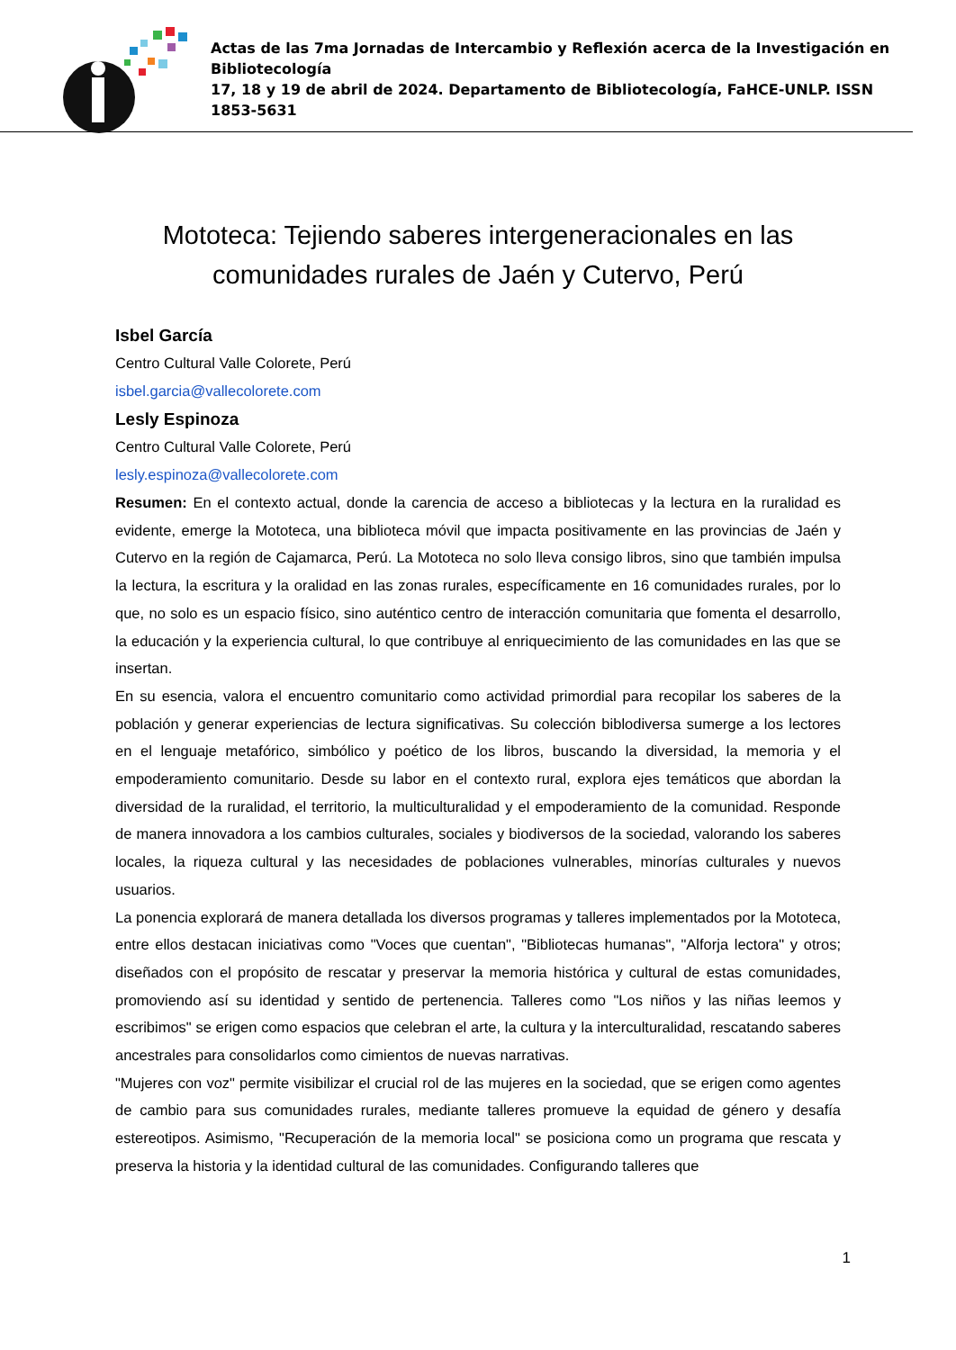Actas de las 7ma Jornadas de Intercambio y Reflexión acerca de la Investigación en Bibliotecología
17, 18 y 19 de abril de 2024. Departamento de Bibliotecología, FaHCE-UNLP. ISSN 1853-5631
Mototeca: Tejiendo saberes intergeneracionales en las
comunidades rurales de Jaén y Cutervo, Perú
Isbel García
Centro Cultural Valle Colorete, Perú
isbel.garcia@vallecolorete.com
Lesly Espinoza
Centro Cultural Valle Colorete, Perú
lesly.espinoza@vallecolorete.com
Resumen: En el contexto actual, donde la carencia de acceso a bibliotecas y la lectura en la ruralidad es evidente, emerge la Mototeca, una biblioteca móvil que impacta positivamente en las provincias de Jaén y Cutervo en la región de Cajamarca, Perú. La Mototeca no solo lleva consigo libros, sino que también impulsa la lectura, la escritura y la oralidad en las zonas rurales, específicamente en 16 comunidades rurales, por lo que, no solo es un espacio físico, sino auténtico centro de interacción comunitaria que fomenta el desarrollo, la educación y la experiencia cultural, lo que contribuye al enriquecimiento de las comunidades en las que se insertan.
En su esencia, valora el encuentro comunitario como actividad primordial para recopilar los saberes de la población y generar experiencias de lectura significativas. Su colección biblodiversa sumerge a los lectores en el lenguaje metafórico, simbólico y poético de los libros, buscando la diversidad, la memoria y el empoderamiento comunitario. Desde su labor en el contexto rural, explora ejes temáticos que abordan la diversidad de la ruralidad, el territorio, la multiculturalidad y el empoderamiento de la comunidad. Responde de manera innovadora a los cambios culturales, sociales y biodiversos de la sociedad, valorando los saberes locales, la riqueza cultural y las necesidades de poblaciones vulnerables, minorías culturales y nuevos usuarios.
La ponencia explorará de manera detallada los diversos programas y talleres implementados por la Mototeca, entre ellos destacan iniciativas como "Voces que cuentan", "Bibliotecas humanas", "Alforja lectora" y otros; diseñados con el propósito de rescatar y preservar la memoria histórica y cultural de estas comunidades, promoviendo así su identidad y sentido de pertenencia. Talleres como "Los niños y las niñas leemos y escribimos" se erigen como espacios que celebran el arte, la cultura y la interculturalidad, rescatando saberes ancestrales para consolidarlos como cimientos de nuevas narrativas.
"Mujeres con voz" permite visibilizar el crucial rol de las mujeres en la sociedad, que se erigen como agentes de cambio para sus comunidades rurales, mediante talleres promueve la equidad de género y desafía estereotipos. Asimismo, "Recuperación de la memoria local" se posiciona como un programa que rescata y preserva la historia y la identidad cultural de las comunidades. Configurando talleres que
1